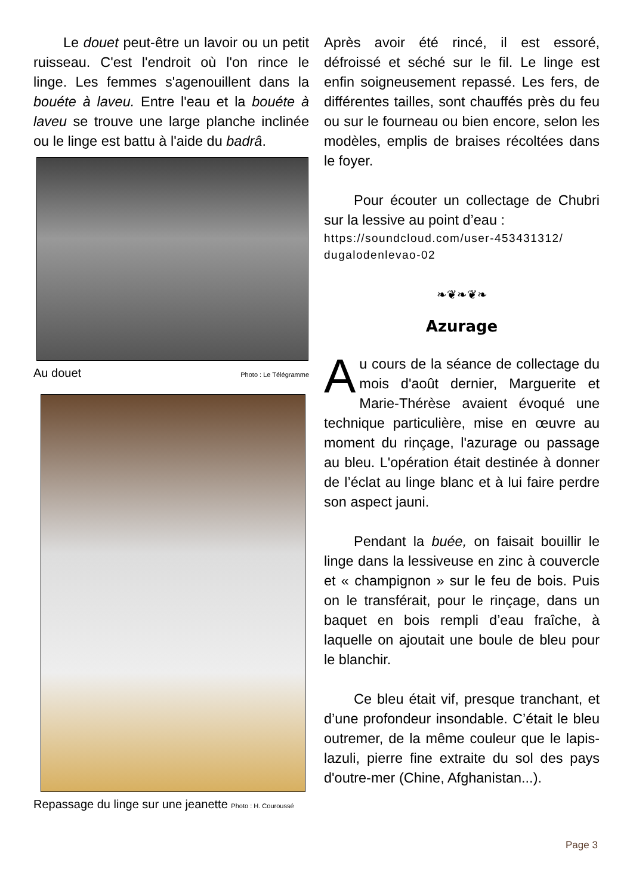Le douet peut-être un lavoir ou un petit ruisseau. C'est l'endroit où l'on rince le linge. Les femmes s'agenouillent dans la bouéte à laveu. Entre l'eau et la bouéte à laveu se trouve une large planche inclinée ou le linge est battu à l'aide du badrâ.
Au douet Photo : Le Télégramme
Repassage du linge sur une jeanette Photo : H. Couroussé
Après avoir été rincé, il est essoré, défroissé et séché sur le fil. Le linge est enfin soigneusement repassé. Les fers, de différentes tailles, sont chauffés près du feu ou sur le fourneau ou bien encore, selon les modèles, emplis de braises récoltées dans le foyer.
Pour écouter un collectage de Chubri sur la lessive au point d’eau :
https://soundcloud.com/user-453431312/ dugalodenlevao-02
❧❦❧❦❧
Azurage
Au cours de la séance de collectage du mois d'août dernier, Marguerite et Marie-Thérèse avaient évoqué une technique particulière, mise en œuvre au moment du rinçage, l'azurage ou passage au bleu. L'opération était destinée à donner de l’éclat au linge blanc et à lui faire perdre son aspect jauni.
Pendant la buée, on faisait bouillir le linge dans la lessiveuse en zinc à couvercle et « champignon » sur le feu de bois. Puis on le transférait, pour le rinçage, dans un baquet en bois rempli d’eau fraîche, à laquelle on ajoutait une boule de bleu pour le blanchir.
Ce bleu était vif, presque tranchant, et d’une profondeur insondable. C’était le bleu outremer, de la même couleur que le lapis-lazuli, pierre fine extraite du sol des pays d'outre-mer (Chine, Afghanistan...).
Page 3